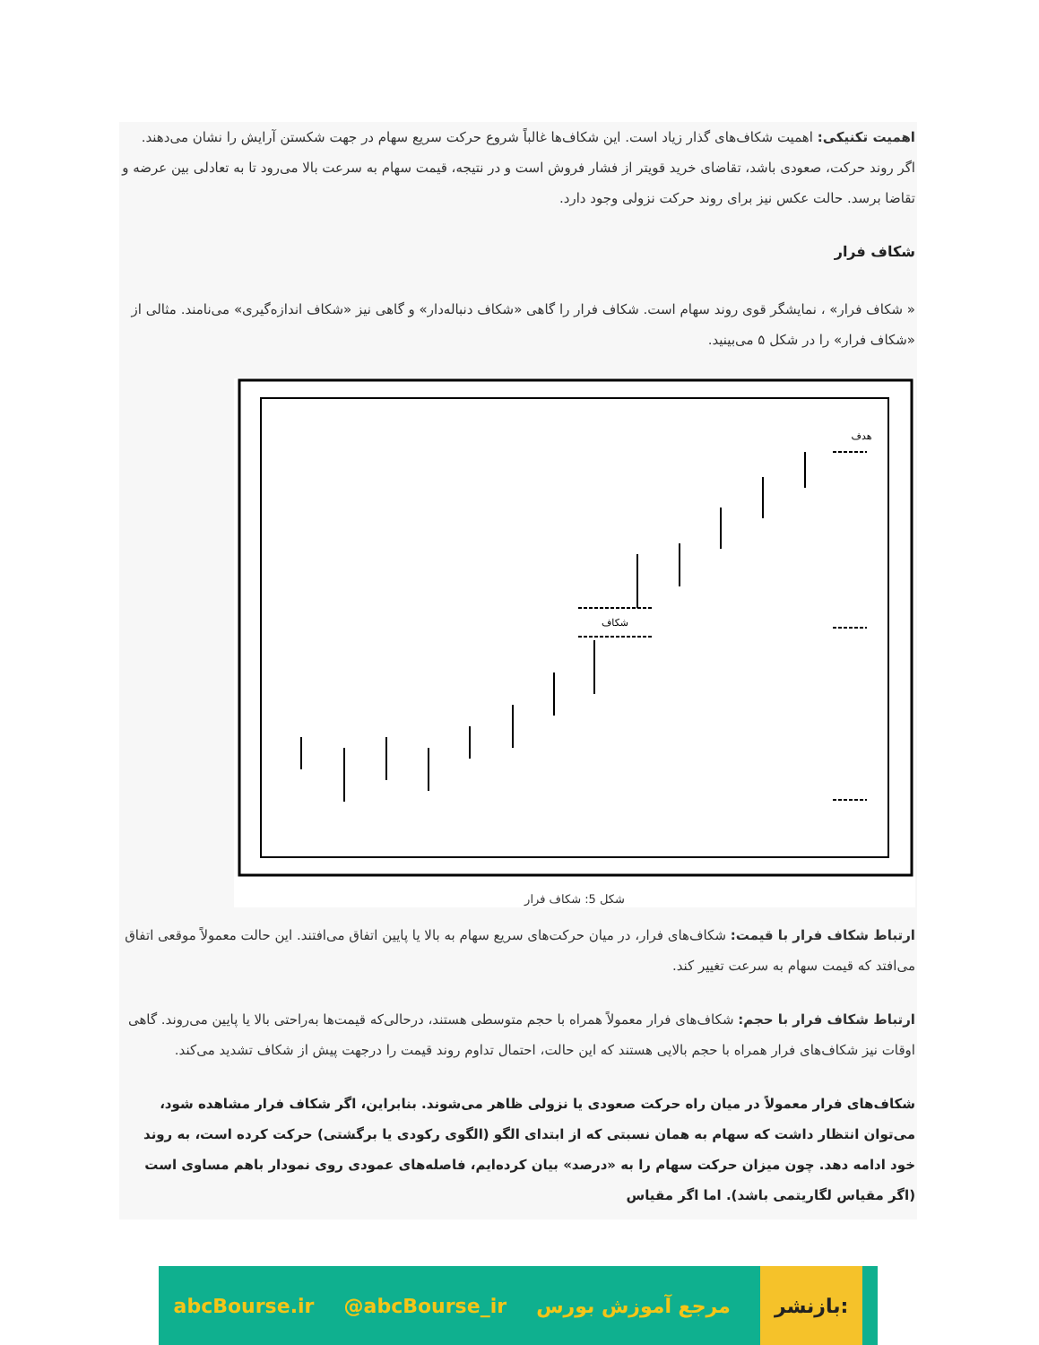اهمیت تکنیکی: اهمیت شکاف‌های گذار زیاد است. این شکاف‌ها غالباً شروع حرکت سریع سهام در جهت شکستن آرایش را نشان می‌دهند. اگر روند حرکت، صعودی باشد، تقاضای خرید قویتر از فشار فروش است و در نتیجه، قیمت سهام به سرعت بالا می‌رود تا به تعادلی بین عرضه و تقاضا برسد. حالت عکس نیز برای روند حرکت نزولی وجود دارد.
شکاف فرار
« شکاف فرار» ، نمایشگر قوی روند سهام است. شکاف فرار را گاهی «شکاف دنباله‌دار» و گاهی نیز «شکاف اندازه‌گیری» می‌نامند. مثالی از «شکاف فرار» را در شکل ۵ می‌بینید.
شکاف
هدف
شکل 5: شکاف فرار
ارتباط شکاف فرار با قیمت: شکاف‌های فرار، در میان حرکت‌های سریع سهام به بالا یا پایین اتفاق می‌افتند. این حالت معمولاً موقعی اتفاق می‌افتد که قیمت سهام به سرعت تغییر کند.
ارتباط شکاف فرار با حجم: شکاف‌های فرار معمولاً همراه با حجم متوسطی هستند، درحالی‌که قیمت‌ها به‌راحتی بالا یا پایین می‌روند. گاهی اوقات نیز شکاف‌های فرار همراه با حجم بالایی هستند که این حالت، احتمال تداوم روند قیمت را درجهت پیش از شکاف تشدید می‌کند.
شکاف‌های فرار معمولاً در میان راه حرکت صعودی یا نزولی ظاهر می‌شوند. بنابراین، اگر شکاف فرار مشاهده شود، می‌توان انتظار داشت که سهام به همان نسبتی که از ابتدای الگو (الگوی رکودی یا برگشتی) حرکت کرده است، به روند خود ادامه دهد. چون میزان حرکت سهام را به «درصد» بیان کرده‌ایم، فاصله‌های عمودی روی نمودار باهم مساوی است (اگر مقیاس لگاریتمی باشد). اما اگر مقیاس
abcBourse.ir @abcBourse_ir مرجع آموزش بورس بازنشر: